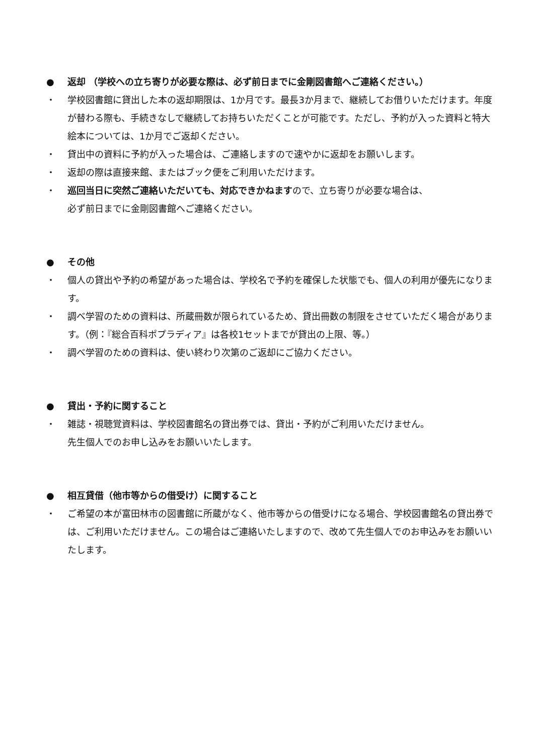● 返却 （学校への立ち寄りが必要な際は、必ず前日までに金剛図書館へご連絡ください。）
・ 学校図書館に貸出した本の返却期限は、1か月です。最長3か月まで、継続してお借りいただけます。年度が替わる際も、手続きなしで継続してお持ちいただくことが可能です。ただし、予約が入った資料と特大絵本については、1か月でご返却ください。
・ 貸出中の資料に予約が入った場合は、ご連絡しますので速やかに返却をお願いします。
・ 返却の際は直接来館、またはブック便をご利用いただけます。
・ 巡回当日に突然ご連絡いただいても、対応できかねますので、立ち寄りが必要な場合は、
必ず前日までに金剛図書館へご連絡ください。
● その他
・ 個人の貸出や予約の希望があった場合は、学校名で予約を確保した状態でも、個人の利用が優先になります。
・ 調べ学習のための資料は、所蔵冊数が限られているため、貸出冊数の制限をさせていただく場合があります。（例：『総合百科ポプラディア』は各校1セットまでが貸出の上限、等。）
・ 調べ学習のための資料は、使い終わり次第のご返却にご協力ください。
● 貸出・予約に関すること
・ 雑誌・視聴覚資料は、学校図書館名の貸出券では、貸出・予約がご利用いただけません。
先生個人でのお申し込みをお願いいたします。
● 相互貸借（他市等からの借受け）に関すること
・ ご希望の本が富田林市の図書館に所蔵がなく、他市等からの借受けになる場合、学校図書館名の貸出券では、ご利用いただけません。この場合はご連絡いたしますので、改めて先生個人でのお申込みをお願いいたします。